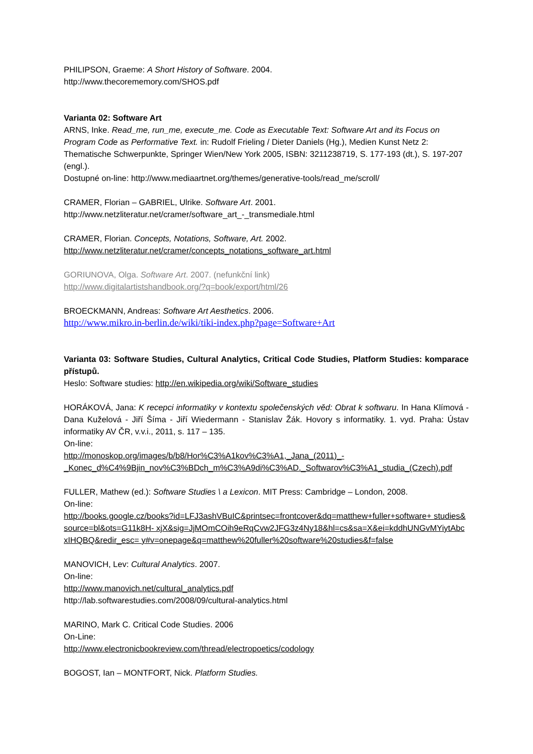PHILIPSON, Graeme: A Short History of Software. 2004.
http://www.thecorememory.com/SHOS.pdf
Varianta 02: Software Art
ARNS, Inke. Read_me, run_me, execute_me. Code as Executable Text: Software Art and its Focus on Program Code as Performative Text. in: Rudolf Frieling / Dieter Daniels (Hg.), Medien Kunst Netz 2: Thematische Schwerpunkte, Springer Wien/New York 2005, ISBN: 3211238719, S. 177-193 (dt.), S. 197-207 (engl.).
Dostupné on-line: http://www.mediaartnet.org/themes/generative-tools/read_me/scroll/
CRAMER, Florian – GABRIEL, Ulrike. Software Art. 2001.
http://www.netzliteratur.net/cramer/software_art_-_transmediale.html
CRAMER, Florian. Concepts, Notations, Software, Art. 2002.
http://www.netzliteratur.net/cramer/concepts_notations_software_art.html
GORIUNOVA, Olga. Software Art. 2007. (nefunkční link)
http://www.digitalartistshandbook.org/?q=book/export/html/26
BROECKMANN, Andreas: Software Art Aesthetics. 2006.
http://www.mikro.in-berlin.de/wiki/tiki-index.php?page=Software+Art
Varianta 03: Software Studies, Cultural Analytics, Critical Code Studies, Platform Studies: komparace přístupů.
Heslo: Software studies: http://en.wikipedia.org/wiki/Software_studies
HORÁKOVÁ, Jana: K recepci informatiky v kontextu společenských věd: Obrat k softwaru. In Hana Klímová - Dana Kuželová - Jiří Šíma - Jiří Wiedermann - Stanislav Žák. Hovory s informatiky. 1. vyd. Praha: Ústav informatiky AV ČR, v.v.i., 2011, s. 117 – 135.
On-line:
http://monoskop.org/images/b/b8/Hor%C3%A1kov%C3%A1,_Jana_(2011)_-
_Konec_d%C4%9Bjin_nov%C3%BDch_m%C3%A9di%C3%AD._Softwarov%C3%A1_studia_(Czech).pdf
FULLER, Mathew (ed.): Software Studies \ a Lexicon. MIT Press: Cambridge – London, 2008.
On-line:
http://books.google.cz/books?id=LFJ3ashVBuIC&printsec=frontcover&dq=matthew+fuller+software+ studies&source=bl&ots=G11k8H- xjX&sig=JjMOmCOih9eRqCvw2JFG3z4Ny18&hl=cs&sa=X&ei=kddhUNGvMYiytAbcxIHQBQ&redir_esc= y#v=onepage&q=matthew%20fuller%20software%20studies&f=false
MANOVICH, Lev: Cultural Analytics. 2007.
On-line:
http://www.manovich.net/cultural_analytics.pdf
http://lab.softwarestudies.com/2008/09/cultural-analytics.html
MARINO, Mark C. Critical Code Studies. 2006
On-Line:
http://www.electronicbookreview.com/thread/electropoetics/codology
BOGOST, Ian – MONTFORT, Nick. Platform Studies.